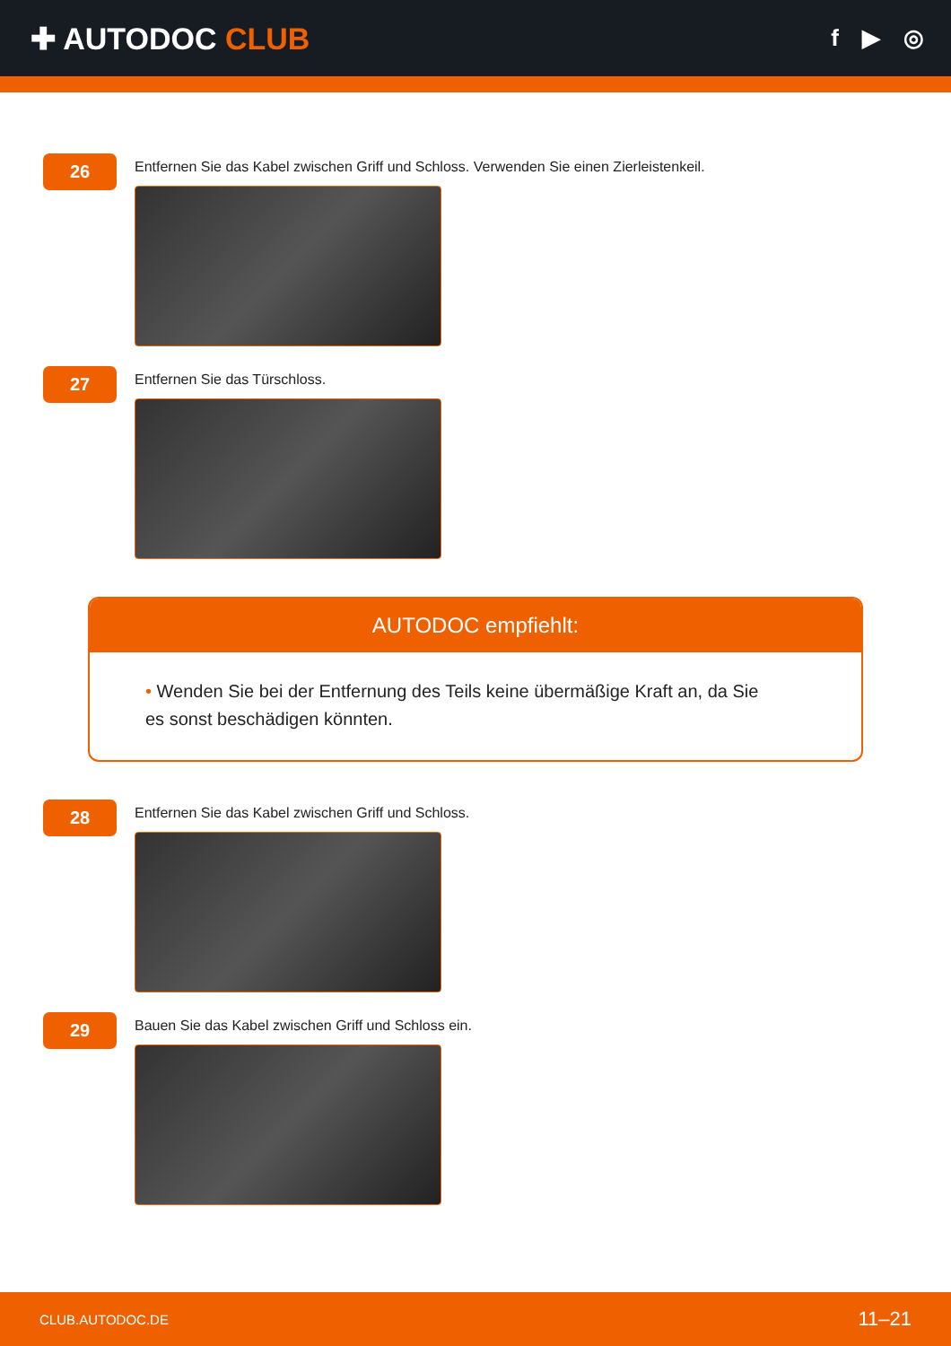✚ AUTODOC CLUB
f ▶ ◎
26
Entfernen Sie das Kabel zwischen Griff und Schloss. Verwenden Sie einen Zierleistenkeil.
27
Entfernen Sie das Türschloss.
AUTODOC empfiehlt:
• Wenden Sie bei der Entfernung des Teils keine übermäßige Kraft an, da Sie es sonst beschädigen könnten.
28
Entfernen Sie das Kabel zwischen Griff und Schloss.
29
Bauen Sie das Kabel zwischen Griff und Schloss ein.
CLUB.AUTODOC.DE 11–21